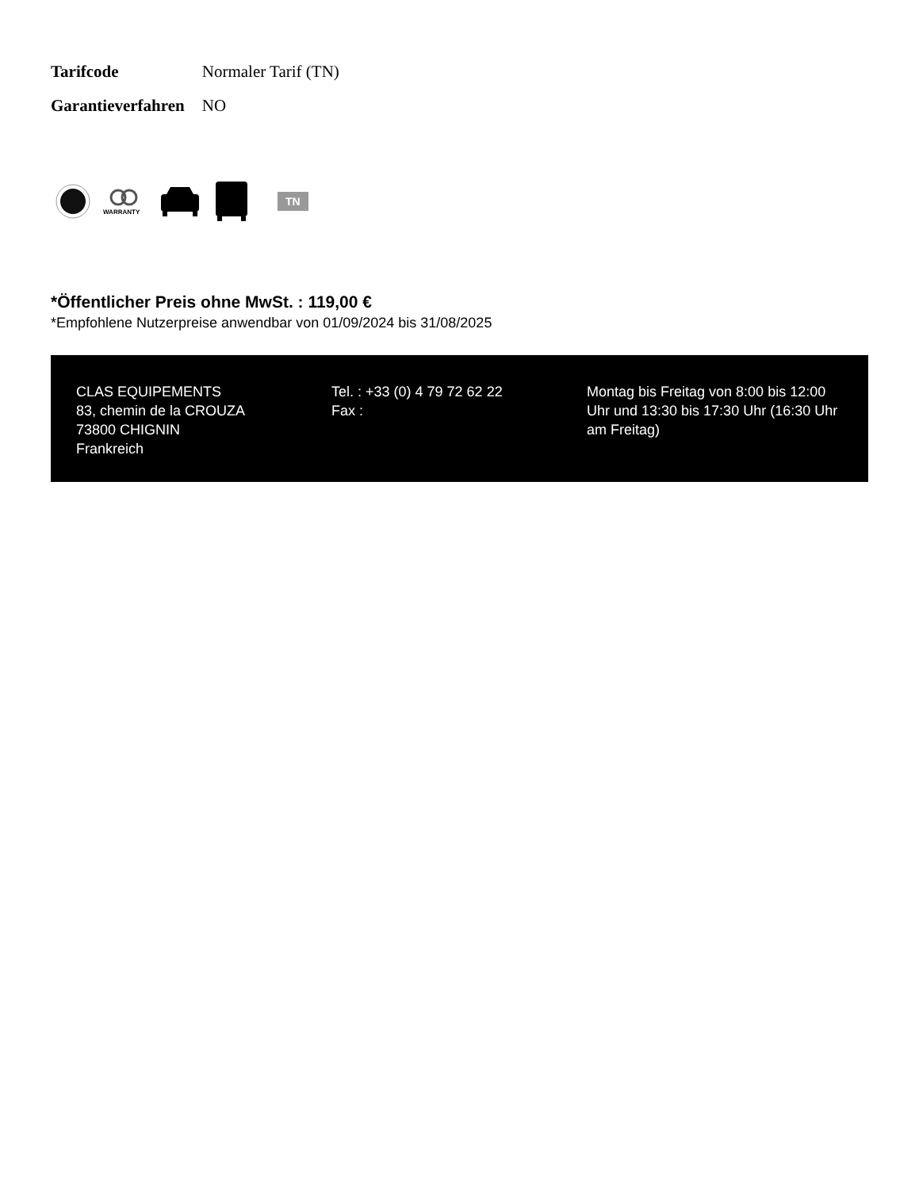| Tarifcode | Normaler Tarif (TN) |
| Garantieverfahren | NO |
WARRANTY
TN
*Öffentlicher Preis ohne MwSt. : 119,00 €
*Empfohlene Nutzerpreise anwendbar von 01/09/2024 bis 31/08/2025
CLAS EQUIPEMENTS
83, chemin de la CROUZA
73800 CHIGNIN
Frankreich
Tel. : +33 (0) 4 79 72 62 22
Fax :
Montag bis Freitag von 8:00 bis 12:00 Uhr und 13:30 bis 17:30 Uhr (16:30 Uhr am Freitag)